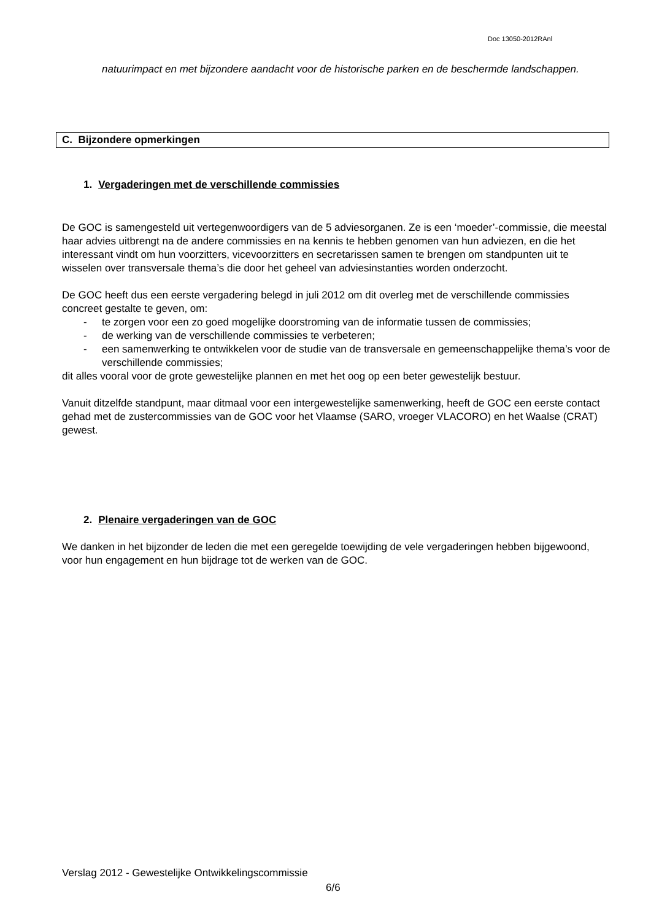Doc 13050-2012RAnl
natuurimpact en met bijzondere aandacht voor de historische parken en de beschermde landschappen.
C. Bijzondere opmerkingen
1. Vergaderingen met de verschillende commissies
De GOC is samengesteld uit vertegenwoordigers van de 5 adviesorganen. Ze is een ‘moeder’-commissie, die meestal haar advies uitbrengt na de andere commissies en na kennis te hebben genomen van hun adviezen, en die het interessant vindt om hun voorzitters, vicevoorzitters en secretarissen samen te brengen om standpunten uit te wisselen over transversale thema’s die door het geheel van adviesinstanties worden onderzocht.
De GOC heeft dus een eerste vergadering belegd in juli 2012 om dit overleg met de verschillende commissies concreet gestalte te geven, om:
- te zorgen voor een zo goed mogelijke doorstroming van de informatie tussen de commissies;
- de werking van de verschillende commissies te verbeteren;
- een samenwerking te ontwikkelen voor de studie van de transversale en gemeenschappelijke thema’s voor de verschillende commissies;
dit alles vooral voor de grote gewestelijke plannen en met het oog op een beter gewestelijk bestuur.
Vanuit ditzelfde standpunt, maar ditmaal voor een intergewestelijke samenwerking, heeft de GOC een eerste contact gehad met de zustercommissies van de GOC voor het Vlaamse (SARO, vroeger VLACORO) en het Waalse (CRAT) gewest.
2. Plenaire vergaderingen van de GOC
We danken in het bijzonder de leden die met een geregelde toewijding de vele vergaderingen hebben bijgewoond, voor hun engagement en hun bijdrage tot de werken van de GOC.
Verslag 2012 - Gewestelijke Ontwikkelingscommissie
6/6